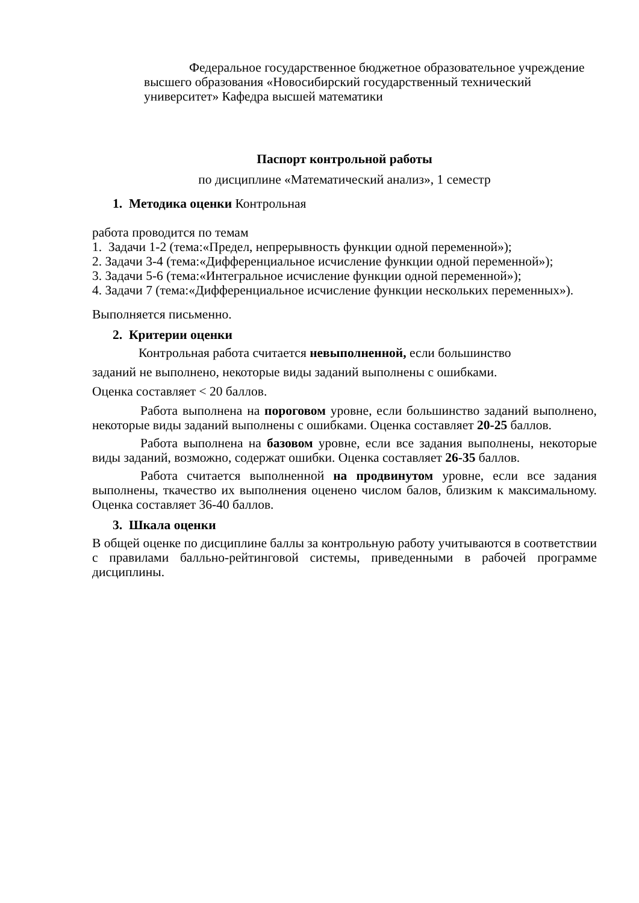Федеральное государственное бюджетное образовательное учреждение высшего образования «Новосибирский государственный технический университет» Кафедра высшей математики
Паспорт контрольной работы
по дисциплине «Математический анализ», 1 семестр
1. Методика оценки Контрольная
работа проводится по темам
1. Задачи 1-2 (тема:«Предел, непрерывность функции одной переменной»);
2. Задачи 3-4 (тема:«Дифференциальное исчисление функции одной переменной»);
3. Задачи 5-6 (тема:«Интегральное исчисление функции одной переменной»);
4. Задачи 7 (тема:«Дифференциальное исчисление функции нескольких переменных»).
Выполняется письменно.
2. Критерии оценки
Контрольная работа считается невыполненной, если большинство
заданий не выполнено, некоторые виды заданий выполнены с ошибками.
Оценка составляет < 20 баллов.
Работа выполнена на пороговом уровне, если большинство заданий выполнено, некоторые виды заданий выполнены с ошибками. Оценка составляет 20-25 баллов.
Работа выполнена на базовом уровне, если все задания выполнены, некоторые виды заданий, возможно, содержат ошибки. Оценка составляет 26-35 баллов.
Работа считается выполненной на продвинутом уровне, если все задания выполнены, ткачество их выполнения оценено числом балов, близким к максимальному. Оценка составляет 36-40 баллов.
3. Шкала оценки
В общей оценке по дисциплине баллы за контрольную работу учитываются в соответствии с правилами балльно-рейтинговой системы, приведенными в рабочей программе дисциплины.